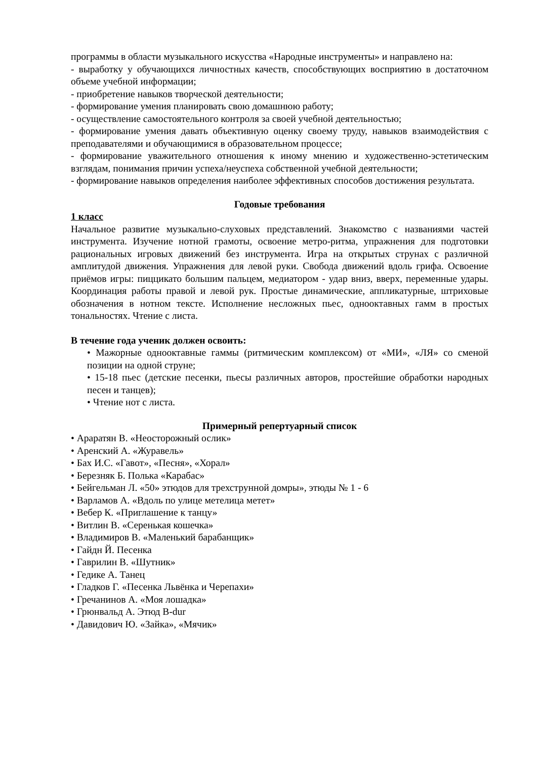программы в области музыкального искусства «Народные инструменты» и направлено на:
- выработку у обучающихся личностных качеств, способствующих восприятию в достаточном объеме учебной информации;
- приобретение навыков творческой деятельности;
- формирование умения планировать свою домашнюю работу;
- осуществление самостоятельного контроля за своей учебной деятельностью;
- формирование умения давать объективную оценку своему труду, навыков взаимодействия с преподавателями и обучающимися в образовательном процессе;
- формирование уважительного отношения к иному мнению и художественно-эстетическим взглядам, понимания причин успеха/неуспеха собственной учебной деятельности;
- формирование навыков определения наиболее эффективных способов достижения результата.
Годовые требования
1 класс
Начальное развитие музыкально-слуховых представлений. Знакомство с названиями частей инструмента. Изучение нотной грамоты, освоение метро-ритма, упражнения для подготовки рациональных игровых движений без инструмента. Игра на открытых струнах с различной амплитудой движения. Упражнения для левой руки. Свобода движений вдоль грифа. Освоение приёмов игры: пиццикато большим пальцем, медиатором - удар вниз, вверх, переменные удары. Координация работы правой и левой рук. Простые динамические, аппликатурные, штриховые обозначения в нотном тексте. Исполнение несложных пьес, однооктавных гамм в простых тональностях. Чтение с листа.
В течение года ученик должен освоить:
• Мажорные однооктавные гаммы (ритмическим комплексом) от «МИ», «ЛЯ» со сменой позиции на одной струне;
• 15-18 пьес (детские песенки, пьесы различных авторов, простейшие обработки народных песен и танцев);
• Чтение нот с листа.
Примерный репертуарный список
• Араратян В. «Неосторожный ослик»
• Аренский А. «Журавель»
• Бах И.С. «Гавот», «Песня», «Хорал»
• Березняк Б. Полька «Карабас»
• Бейгельман Л. «50» этюдов для трехструнной домры», этюды № 1 - 6
• Варламов А. «Вдоль по улице метелица метет»
• Вебер К. «Приглашение к танцу»
• Витлин В. «Серенькая кошечка»
• Владимиров В. «Маленький барабанщик»
• Гайдн Й. Песенка
• Гаврилин В. «Шутник»
• Гедике А. Танец
• Гладков Г. «Песенка Львёнка и Черепахи»
• Гречанинов А. «Моя лошадка»
• Грюнвальд А. Этюд B-dur
• Давидович Ю. «Зайка», «Мячик»